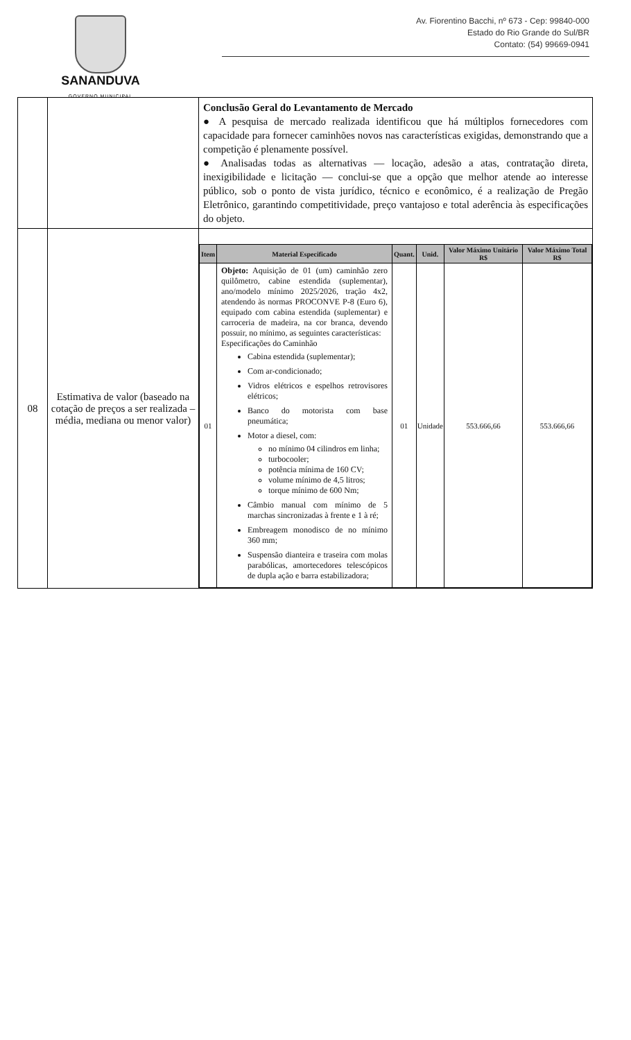SANANDUVA
GOVERNO MUNICIPAL
Av. Fiorentino Bacchi, nº 673 - Cep: 99840-000
Estado do Rio Grande do Sul/BR
Contato: (54) 99669-0941
| | | Conclusão Geral do Levantamento de Mercado ● A pesquisa de mercado realizada identificou que há múltiplos fornecedores com capacidade para fornecer caminhões novos nas características exigidas, demonstrando que a competição é plenamente possível. ● Analisadas todas as alternativas — locação, adesão a atas, contratação direta, inexigibilidade e licitação — conclui-se que a opção que melhor atende ao interesse público, sob o ponto de vista jurídico, técnico e econômico, é a realização de Pregão Eletrônico, garantindo competitividade, preço vantajoso e total aderência às especificações do objeto. |
| 08 | Estimativa de valor (baseado na cotação de preços a ser realizada – média, mediana ou menor valor) | / Item / Material Especificado / Quant. / Unid. / Valor Máximo Unitário R$ / Valor Máximo Total R$ / / --- / --- / --- / --- / --- / --- / / 01 / Objeto: Aquisição de 01 (um) caminhão zero quilômetro, cabine estendida (suplementar), ano/modelo mínimo 2025/2026, tração 4x2, atendendo às normas PROCONVE P-8 (Euro 6), equipado com cabina estendida (suplementar) e carroceria de madeira, na cor branca, devendo possuir, no mínimo, as seguintes características: Especificações do Caminhão Cabina estendida (suplementar); Com ar-condicionado; Vidros elétricos e espelhos retrovisores elétricos; Banco do motorista com base pneumática; Motor a diesel, com: no mínimo 04 cilindros em linha; turbocooler; potência mínima de 160 CV; volume mínimo de 4,5 litros; torque mínimo de 600 Nm; Câmbio manual com mínimo de 5 marchas sincronizadas à frente e 1 à ré; Embreagem monodisco de no mínimo 360 mm; Suspensão dianteira e traseira com molas parabólicas, amortecedores telescópicos de dupla ação e barra estabilizadora; / 01 / Unidade / 553.666,66 / 553.666,66 / |